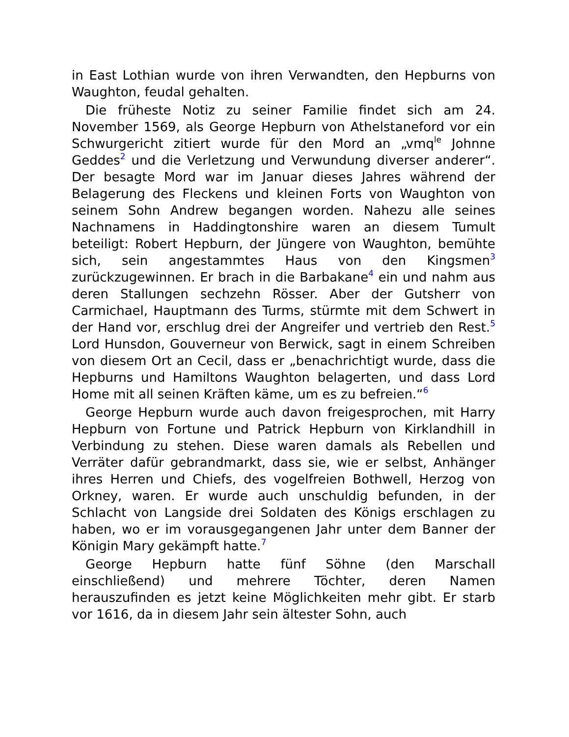in East Lothian wurde von ihren Verwandten, den Hepburns von Waughton, feudal gehalten.
Die früheste Notiz zu seiner Familie findet sich am 24. November 1569, als George Hepburn von Athelstaneford vor ein Schwurgericht zitiert wurde für den Mord an „vmq<sup>le</sup> Johnne Geddes<sup>2</sup> und die Verletzung und Verwundung diverser anderer“. Der besagte Mord war im Januar dieses Jahres während der Belagerung des Fleckens und kleinen Forts von Waughton von seinem Sohn Andrew begangen worden. Nahezu alle seines Nachnamens in Haddingtonshire waren an diesem Tumult beteiligt: Robert Hepburn, der Jüngere von Waughton, bemühte sich, sein angestammtes Haus von den Kingsmen<sup>3</sup> zurückzugewinnen. Er brach in die Barbakane<sup>4</sup> ein und nahm aus deren Stallungen sechzehn Rösser. Aber der Gutsherr von Carmichael, Hauptmann des Turms, stürmte mit dem Schwert in der Hand vor, erschlug drei der Angreifer und vertrieb den Rest.<sup>5</sup> Lord Hunsdon, Gouverneur von Berwick, sagt in einem Schreiben von diesem Ort an Cecil, dass er „benachrichtigt wurde, dass die Hepburns und Hamiltons Waughton belagerten, und dass Lord Home mit all seinen Kräften käme, um es zu befreien.“<sup>6</sup>
George Hepburn wurde auch davon freigesprochen, mit Harry Hepburn von Fortune und Patrick Hepburn von Kirklandhill in Verbindung zu stehen. Diese waren damals als Rebellen und Verräter dafür gebrandmarkt, dass sie, wie er selbst, Anhänger ihres Herren und Chiefs, des vogelfreien Bothwell, Herzog von Orkney, waren. Er wurde auch unschuldig befunden, in der Schlacht von Langside drei Soldaten des Königs erschlagen zu haben, wo er im vorausgegangenen Jahr unter dem Banner der Königin Mary gekämpft hatte.<sup>7</sup>
George Hepburn hatte fünf Söhne (den Marschall einschließend) und mehrere Töchter, deren Namen herauszufinden es jetzt keine Möglichkeiten mehr gibt. Er starb vor 1616, da in diesem Jahr sein ältester Sohn, auch